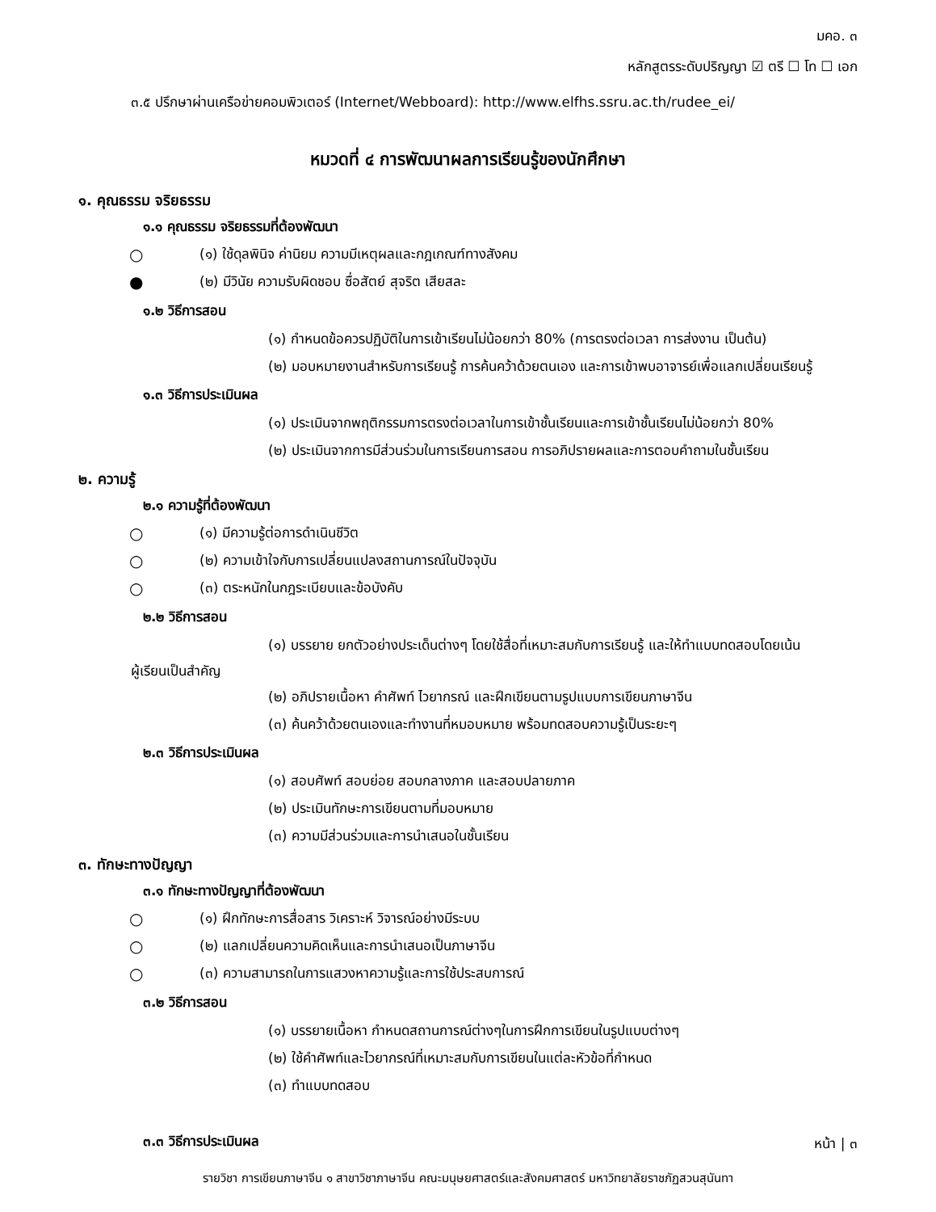มคอ. ๓
หลักสูตรระดับปริญญา ☑ ตรี ☐ โท ☐ เอก
๓.๕ ปรึกษาผ่านเครือข่ายคอมพิวเตอร์ (Internet/Webboard): http://www.elfhs.ssru.ac.th/rudee_ei/
หมวดที่ ๔ การพัฒนาผลการเรียนรู้ของนักศึกษา
๑. คุณธรรม จริยธรรม
๑.๑ คุณธรรม จริยธรรมที่ต้องพัฒนา
○ (๑) ใช้ดุลพินิจ ค่านิยม ความมีเหตุผลและกฎเกณฑ์ทางสังคม
● (๒) มีวินัย ความรับผิดชอบ ซื่อสัตย์ สุจริต เสียสละ
๑.๒ วิธีการสอน
(๑) กำหนดข้อควรปฏิบัติในการเข้าเรียนไม่น้อยกว่า 80% (การตรงต่อเวลา การส่งงาน เป็นต้น)
(๒) มอบหมายงานสำหรับการเรียนรู้ การค้นคว้าด้วยตนเอง และการเข้าพบอาจารย์เพื่อแลกเปลี่ยนเรียนรู้
๑.๓ วิธีการประเมินผล
(๑) ประเมินจากพฤติกรรมการตรงต่อเวลาในการเข้าชั้นเรียนและการเข้าชั้นเรียนไม่น้อยกว่า 80%
(๒) ประเมินจากการมีส่วนร่วมในการเรียนการสอน การอภิปรายผลและการตอบคำถามในชั้นเรียน
๒. ความรู้
๒.๑ ความรู้ที่ต้องพัฒนา
○ (๑) มีความรู้ต่อการดำเนินชีวิต
○ (๒) ความเข้าใจกับการเปลี่ยนแปลงสถานการณ์ในปัจจุบัน
○ (๓) ตระหนักในกฎระเบียบและข้อบังคับ
๒.๒ วิธีการสอน
(๑) บรรยาย ยกตัวอย่างประเด็นต่างๆ โดยใช้สื่อที่เหมาะสมกับการเรียนรู้ และให้ทำแบบทดสอบโดยเน้น
ผู้เรียนเป็นสำคัญ
(๒) อภิปรายเนื้อหา คำศัพท์ ไวยากรณ์ และฝึกเขียนตามรูปแบบการเขียนภาษาจีน
(๓) ค้นคว้าด้วยตนเองและทำงานที่หมอบหมาย พร้อมทดสอบความรู้เป็นระยะๆ
๒.๓ วิธีการประเมินผล
(๑) สอบศัพท์ สอบย่อย สอบกลางภาค และสอบปลายภาค
(๒) ประเมินทักษะการเขียนตามที่มอบหมาย
(๓) ความมีส่วนร่วมและการนำเสนอในชั้นเรียน
๓. ทักษะทางปัญญา
๓.๑ ทักษะทางปัญญาที่ต้องพัฒนา
○ (๑) ฝึกทักษะการสื่อสาร วิเคราะห์ วิจารณ์อย่างมีระบบ
○ (๒) แลกเปลี่ยนความคิดเห็นและการนำเสนอเป็นภาษาจีน
○ (๓) ความสามารถในการแสวงหาความรู้และการใช้ประสบการณ์
๓.๒ วิธีการสอน
(๑) บรรยายเนื้อหา กำหนดสถานการณ์ต่างๆในการฝึกการเขียนในรูปแบบต่างๆ
(๒) ใช้คำศัพท์และไวยากรณ์ที่เหมาะสมกับการเขียนในแต่ละหัวข้อที่กำหนด
(๓) ทำแบบทดสอบ
๓.๓ วิธีการประเมินผล
หน้า | ๓
รายวิชา การเขียนภาษาจีน ๑ สาขาวิชาภาษาจีน คณะมนุษยศาสตร์และสังคมศาสตร์ มหาวิทยาลัยราชภัฏสวนสุนันทา